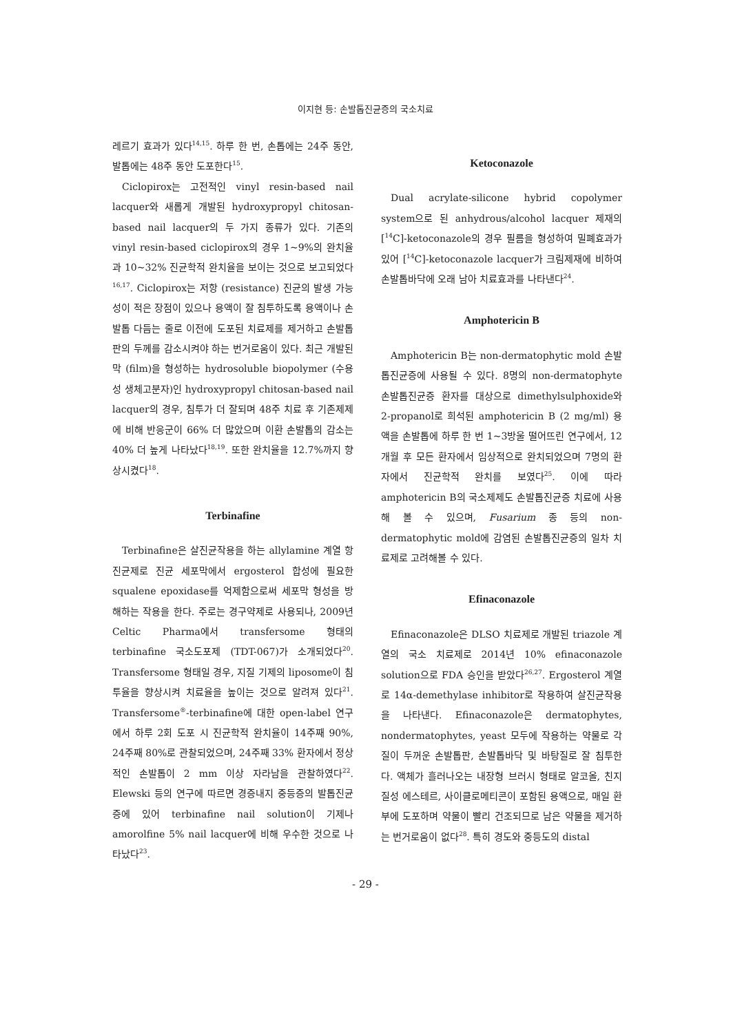이지현 등: 손발톱진균증의 국소치료
레르기 효과가 있다<sup>14,15</sup>. 하루 한 번, 손톱에는 24주 동안, 발톱에는 48주 동안 도포한다<sup>15</sup>.
Ciclopirox는 고전적인 vinyl resin-based nail lacquer와 새롭게 개발된 hydroxypropyl chitosan-based nail lacquer의 두 가지 종류가 있다. 기존의 vinyl resin-based ciclopirox의 경우 1~9%의 완치율과 10~32% 진균학적 완치율을 보이는 것으로 보고되었다<sup>16,17</sup>. Ciclopirox는 저항 (resistance) 진균의 발생 가능성이 적은 장점이 있으나 용액이 잘 침투하도록 용액이나 손발톱 다듬는 줄로 이전에 도포된 치료제를 제거하고 손발톱판의 두께를 감소시켜야 하는 번거로움이 있다. 최근 개발된 막 (film)을 형성하는 hydrosoluble biopolymer (수용성 생체고분자)인 hydroxypropyl chitosan-based nail lacquer의 경우, 침투가 더 잘되며 48주 치료 후 기존제제에 비해 반응군이 66% 더 많았으며 이환 손발톱의 감소는 40% 더 높게 나타났다<sup>18,19</sup>. 또한 완치율을 12.7%까지 향상시켰다<sup>18</sup>.
Terbinafine
Terbinafine은 살진균작용을 하는 allylamine 계열 항진균제로 진균 세포막에서 ergosterol 합성에 필요한 squalene epoxidase를 억제함으로써 세포막 형성을 방해하는 작용을 한다. 주로는 경구약제로 사용되나, 2009년 Celtic Pharma에서 transfersome 형태의 terbinafine 국소도포제 (TDT-067)가 소개되었다<sup>20</sup>. Transfersome 형태일 경우, 지질 기제의 liposome이 침투율을 향상시켜 치료율을 높이는 것으로 알려져 있다<sup>21</sup>. Transfersome<sup>®</sup>-terbinafine에 대한 open-label 연구에서 하루 2회 도포 시 진균학적 완치율이 14주째 90%, 24주째 80%로 관찰되었으며, 24주째 33% 환자에서 정상적인 손발톱이 2 mm 이상 자라남을 관찰하였다<sup>22</sup>. Elewski 등의 연구에 따르면 경증내지 중등증의 발톱진균증에 있어 terbinafine nail solution이 기제나 amorolfine 5% nail lacquer에 비해 우수한 것으로 나타났다<sup>23</sup>.
Ketoconazole
Dual acrylate-silicone hybrid copolymer system으로 된 anhydrous/alcohol lacquer 제재의 [<sup>14</sup>C]-ketoconazole의 경우 필름을 형성하여 밀폐효과가 있어 [<sup>14</sup>C]-ketoconazole lacquer가 크림제재에 비하여 손발톱바닥에 오래 남아 치료효과를 나타낸다<sup>24</sup>.
Amphotericin B
Amphotericin B는 non-dermatophytic mold 손발톱진균증에 사용될 수 있다. 8명의 non-dermatophyte 손발톱진균증 환자를 대상으로 dimethylsulphoxide와 2-propanol로 희석된 amphotericin B (2 mg/ml) 용액을 손발톱에 하루 한 번 1~3방울 떨어뜨린 연구에서, 12개월 후 모든 환자에서 임상적으로 완치되었으며 7명의 환자에서 진균학적 완치를 보였다<sup>25</sup>. 이에 따라 amphotericin B의 국소제제도 손발톱진균증 치료에 사용해 볼 수 있으며, Fusarium 종 등의 non-dermatophytic mold에 감염된 손발톱진균증의 일차 치료제로 고려해볼 수 있다.
Efinaconazole
Efinaconazole은 DLSO 치료제로 개발된 triazole 계열의 국소 치료제로 2014년 10% efinaconazole solution으로 FDA 승인을 받았다<sup>26,27</sup>. Ergosterol 계열로 14α-demethylase inhibitor로 작용하여 살진균작용을 나타낸다. Efinaconazole은 dermatophytes, nondermatophytes, yeast 모두에 작용하는 약물로 각질이 두꺼운 손발톱판, 손발톱바닥 및 바탕질로 잘 침투한다. 액체가 흘러나오는 내장형 브러시 형태로 알코올, 친지질성 에스테르, 사이클로메티콘이 포함된 용액으로, 매일 환부에 도포하며 약물이 빨리 건조되므로 남은 약물을 제거하는 번거로움이 없다<sup>28</sup>. 특히 경도와 중등도의 distal
- 29 -